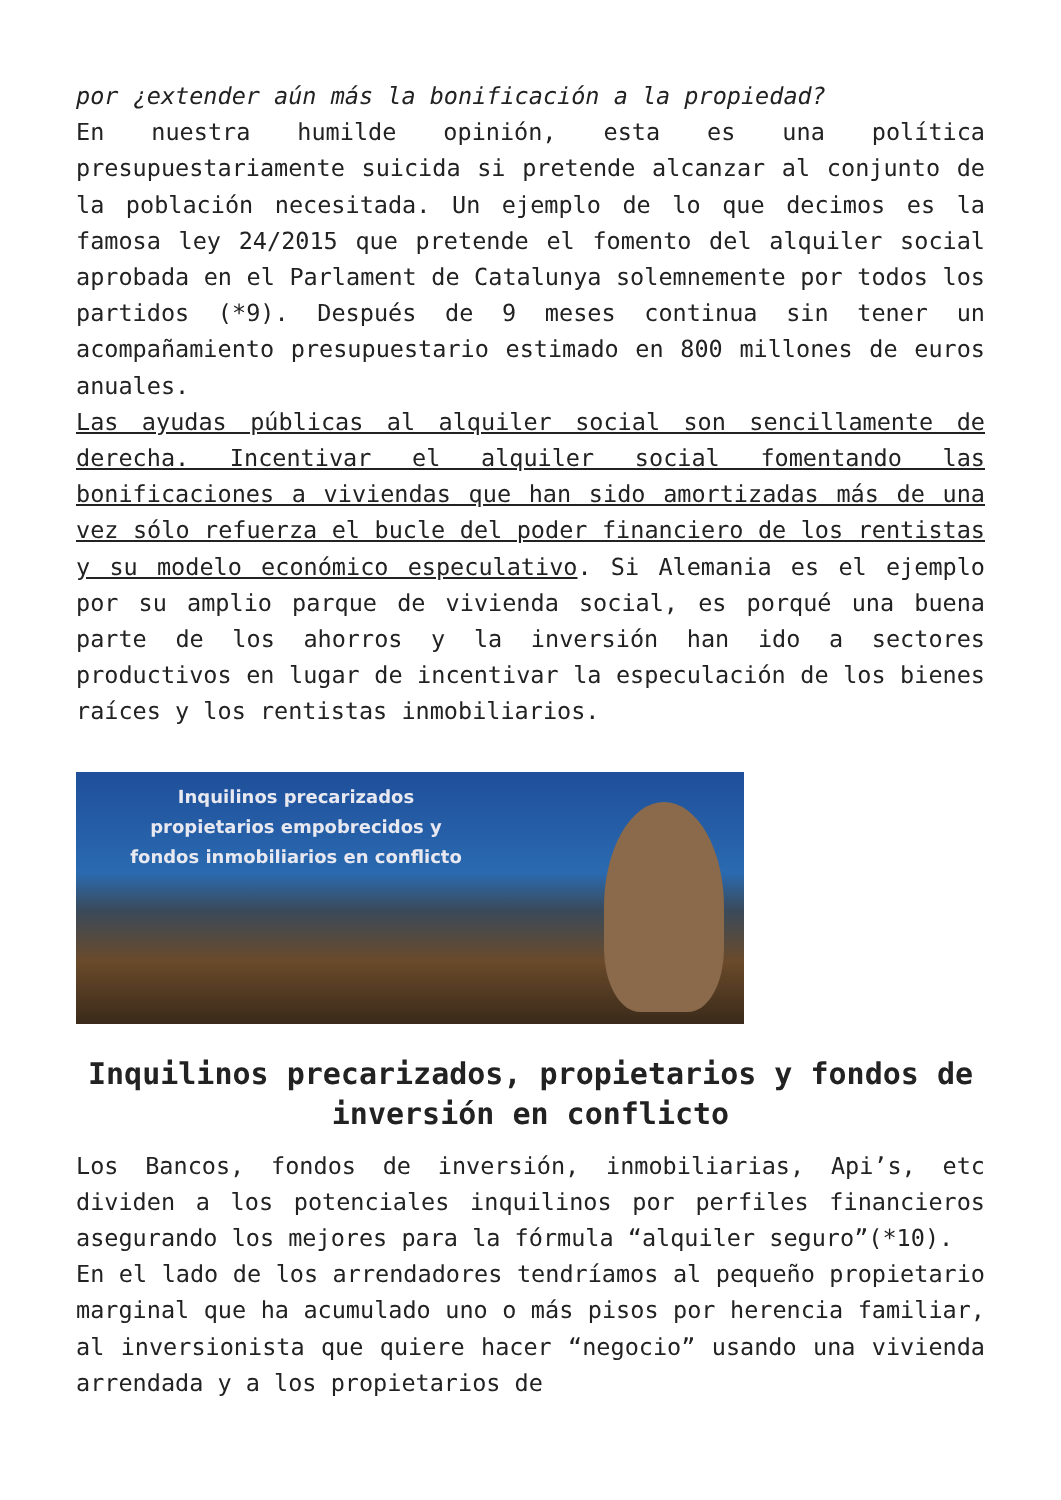por ¿extender aún más la bonificación a la propiedad?
En nuestra humilde opinión, esta es una política presupuestariamente suicida si pretende alcanzar al conjunto de la población necesitada. Un ejemplo de lo que decimos es la famosa ley 24/2015 que pretende el fomento del alquiler social aprobada en el Parlament de Catalunya solemnemente por todos los partidos (*9). Después de 9 meses continua sin tener un acompañamiento presupuestario estimado en 800 millones de euros anuales.
Las ayudas públicas al alquiler social son sencillamente de derecha. Incentivar el alquiler social fomentando las bonificaciones a viviendas que han sido amortizadas más de una vez sólo refuerza el bucle del poder financiero de los rentistas y su modelo económico especulativo. Si Alemania es el ejemplo por su amplio parque de vivienda social, es porqué una buena parte de los ahorros y la inversión han ido a sectores productivos en lugar de incentivar la especulación de los bienes raíces y los rentistas inmobiliarios.
Inquilinos precarizados
propietarios empobrecidos y
fondos inmobiliarios en conflicto
Inquilinos precarizados, propietarios y fondos de inversión en conflicto
Los Bancos, fondos de inversión, inmobiliarias, Api’s, etc dividen a los potenciales inquilinos por perfiles financieros asegurando los mejores para la fórmula “alquiler seguro”(*10).
En el lado de los arrendadores tendríamos al pequeño propietario marginal que ha acumulado uno o más pisos por herencia familiar, al inversionista que quiere hacer “negocio” usando una vivienda arrendada y a los propietarios de